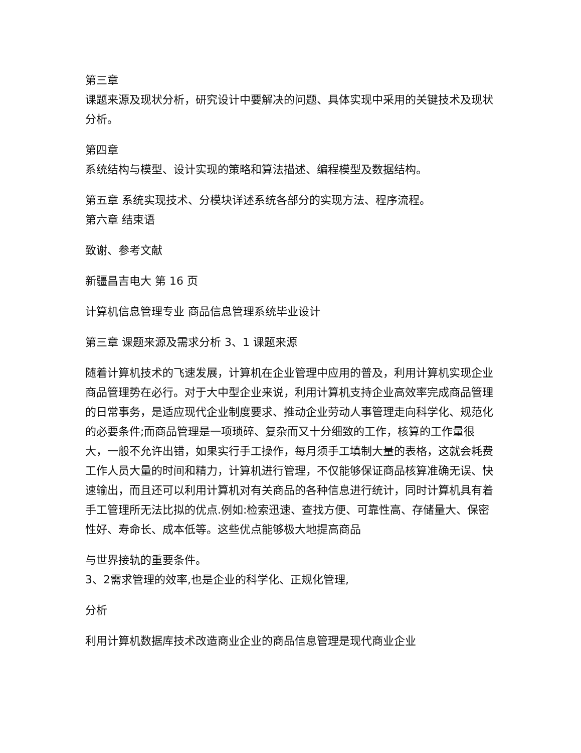第三章
课题来源及现状分析，研究设计中要解决的问题、具体实现中采用的关键技术及现状分析。
第四章
系统结构与模型、设计实现的策略和算法描述、编程模型及数据结构。
第五章 系统实现技术、分模块详述系统各部分的实现方法、程序流程。
第六章 结束语
致谢、参考文献
新疆昌吉电大 第 16 页
计算机信息管理专业 商品信息管理系统毕业设计
第三章 课题来源及需求分析 3、1 课题来源
随着计算机技术的飞速发展，计算机在企业管理中应用的普及，利用计算机实现企业商品管理势在必行。对于大中型企业来说，利用计算机支持企业高效率完成商品管理的日常事务，是适应现代企业制度要求、推动企业劳动人事管理走向科学化、规范化的必要条件;而商品管理是一项琐碎、复杂而又十分细致的工作，核算的工作量很大，一般不允许出错，如果实行手工操作，每月须手工填制大量的表格，这就会耗费工作人员大量的时间和精力，计算机进行管理，不仅能够保证商品核算准确无误、快速输出，而且还可以利用计算机对有关商品的各种信息进行统计，同时计算机具有着手工管理所无法比拟的优点.例如:检索迅速、查找方便、可靠性高、存储量大、保密性好、寿命长、成本低等。这些优点能够极大地提高商品
与世界接轨的重要条件。
3、2需求管理的效率,也是企业的科学化、正规化管理,
分析
利用计算机数据库技术改造商业企业的商品信息管理是现代商业企业